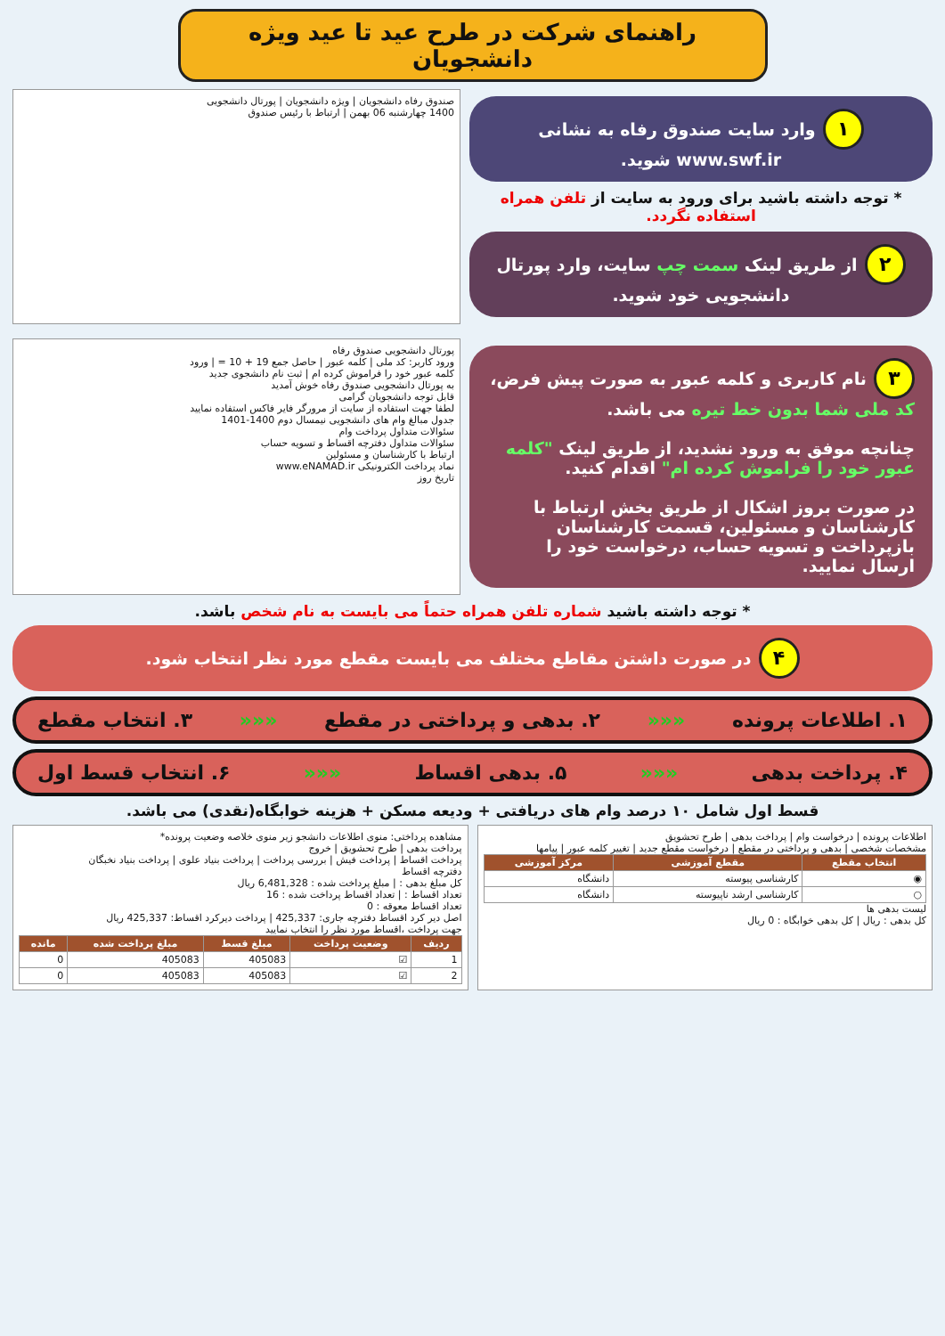راهنمای شرکت در طرح عید تا عید ویژه دانشجویان
۱ وارد سایت صندوق رفاه به نشانی www.swf.ir شوید.
* توجه داشته باشید برای ورود به سایت از تلفن همراه استفاده نگردد.
۲ از طریق لینک سمت چپ سایت، وارد پورتال دانشجویی خود شوید.
صندوق رفاه دانشجویان | ویژه دانشجویان | پورتال دانشجویی
1400 چهارشنبه 06 بهمن | ارتباط با رئیس صندوق
۳ نام کاربری و کلمه عبور به صورت پیش فرض، کد ملی شما بدون خط تیره می باشد.
چنانچه موفق به ورود نشدید، از طریق لینک "کلمه عبور خود را فراموش کرده ام" اقدام کنید.
در صورت بروز اشکال از طریق بخش ارتباط با کارشناسان و مسئولین، قسمت کارشناسان بازپرداخت و تسویه حساب، درخواست خود را ارسال نمایید.
پورتال دانشجویی صندوق رفاه
ورود کاربر: کد ملی | کلمه عبور | حاصل جمع 19 + 10 = | ورود
کلمه عبور خود را فراموش کرده ام | ثبت نام دانشجوی جدید
به پورتال دانشجویی صندوق رفاه خوش آمدید
قابل توجه دانشجویان گرامی
لطفا جهت استفاده از سایت از مرورگر فایر فاکس استفاده نمایید
جدول مبالغ وام های دانشجویی نیمسال دوم 1400-1401
سئوالات متداول پرداخت وام
سئوالات متداول دفترچه اقساط و تسویه حساب
ارتباط با کارشناسان و مسئولین
نماد پرداخت الکترونیکی www.eNAMAD.ir
تاریخ روز
* توجه داشته باشید شماره تلفن همراه حتماً می بایست به نام شخص باشد.
۴ در صورت داشتن مقاطع مختلف می بایست مقطع مورد نظر انتخاب شود.
۱. اطلاعات پرونده ««« ۲. بدهی و پرداختی در مقطع ««« ۳. انتخاب مقطع
۴. پرداخت بدهی ««« ۵. بدهی اقساط ««« ۶. انتخاب قسط اول
قسط اول شامل ۱۰ درصد وام های دریافتی + ودیعه مسکن + هزینه خوابگاه(نقدی) می باشد.
اطلاعات پرونده | درخواست وام | پرداخت بدهی | طرح تحشویق
مشخصات شخصی | بدهی و پرداختی در مقطع | درخواست مقطع جدید | تغییر کلمه عبور | پیامها
| انتخاب مقطع | مقطع آموزشی | مرکز آموزشی |
| --- | --- | --- |
| ◉ | کارشناسی پیوسته | دانشگاه |
| ○ | کارشناسی ارشد ناپیوسته | دانشگاه |
لیست بدهی ها
کل بدهی : ریال | کل بدهی خوابگاه : 0 ریال
مشاهده پرداختی: منوی اطلاعات دانشجو زیر منوی خلاصه وضعیت پرونده*
پرداخت بدهی | طرح تحشویق | خروج
پرداخت اقساط | پرداخت فیش | بررسی پرداخت | پرداخت بنیاد علوی | پرداخت بنیاد نخبگان
دفترچه اقساط
کل مبلغ بدهی : | مبلغ پرداخت شده : 6,481,328 ریال
تعداد اقساط : | تعداد اقساط پرداخت شده : 16
تعداد اقساط معوقه : 0
اصل دیر کرد اقساط دفترچه جاری: 425,337 | پرداخت دیرکرد اقساط: 425,337 ریال
جهت پرداخت ،اقساط مورد نظر را انتخاب نمایید
| ردیف | وضعیت پرداخت | مبلغ قسط | مبلغ پرداخت شده | مانده |
| --- | --- | --- | --- | --- |
| 1 | ☑ | 405083 | 405083 | 0 |
| 2 | ☑ | 405083 | 405083 | 0 |